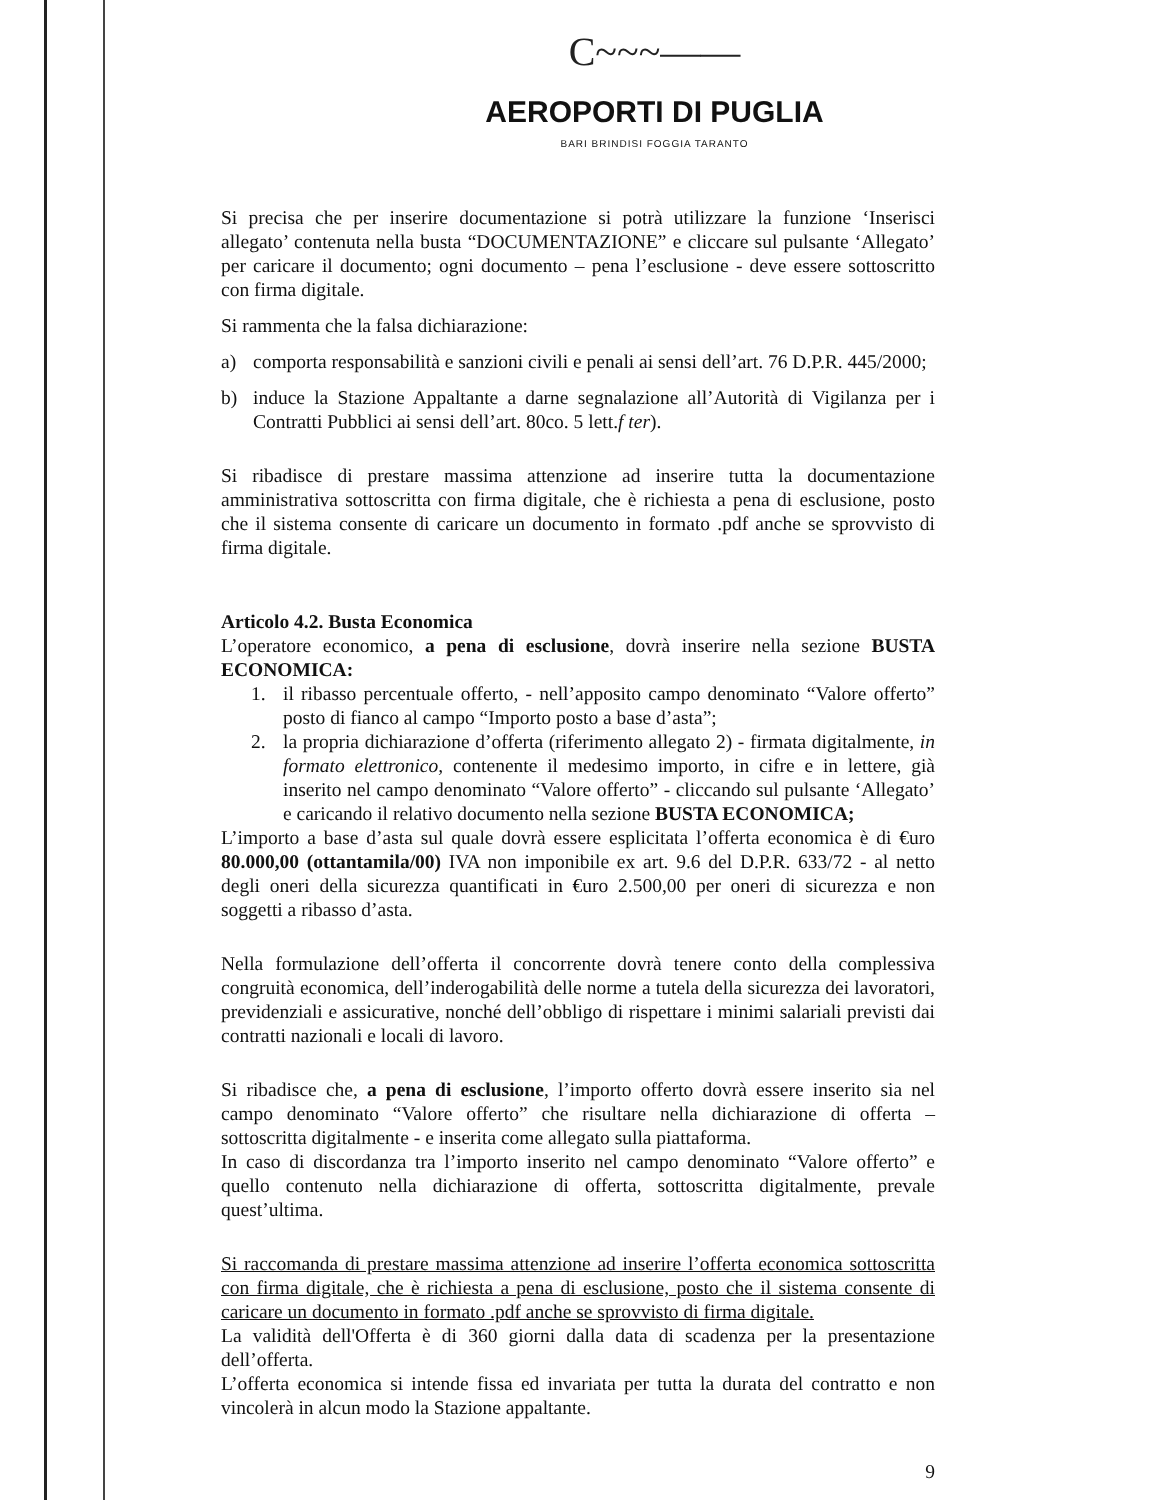C~~~——
AEROPORTI DI PUGLIA
BARI BRINDISI FOGGIA TARANTO
Si precisa che per inserire documentazione si potrà utilizzare la funzione ‘Inserisci allegato’ contenuta nella busta “DOCUMENTAZIONE” e cliccare sul pulsante ‘Allegato’ per caricare il documento; ogni documento – pena l’esclusione - deve essere sottoscritto con firma digitale.
Si rammenta che la falsa dichiarazione:
a) comporta responsabilità e sanzioni civili e penali ai sensi dell’art. 76 D.P.R. 445/2000;
b) induce la Stazione Appaltante a darne segnalazione all’Autorità di Vigilanza per i Contratti Pubblici ai sensi dell’art. 80co. 5 lett.f ter).
Si ribadisce di prestare massima attenzione ad inserire tutta la documentazione amministrativa sottoscritta con firma digitale, che è richiesta a pena di esclusione, posto che il sistema consente di caricare un documento in formato .pdf anche se sprovvisto di firma digitale.
Articolo 4.2. Busta Economica
L’operatore economico, a pena di esclusione, dovrà inserire nella sezione BUSTA ECONOMICA:
1. il ribasso percentuale offerto, - nell’apposito campo denominato “Valore offerto” posto di fianco al campo “Importo posto a base d’asta”;
2. la propria dichiarazione d’offerta (riferimento allegato 2) - firmata digitalmente, in formato elettronico, contenente il medesimo importo, in cifre e in lettere, già inserito nel campo denominato “Valore offerto” - cliccando sul pulsante ‘Allegato’ e caricando il relativo documento nella sezione BUSTA ECONOMICA;
L’importo a base d’asta sul quale dovrà essere esplicitata l’offerta economica è di €uro 80.000,00 (ottantamila/00) IVA non imponibile ex art. 9.6 del D.P.R. 633/72 - al netto degli oneri della sicurezza quantificati in €uro 2.500,00 per oneri di sicurezza e non soggetti a ribasso d’asta.
Nella formulazione dell’offerta il concorrente dovrà tenere conto della complessiva congruità economica, dell’inderogabilità delle norme a tutela della sicurezza dei lavoratori, previdenziali e assicurative, nonché dell’obbligo di rispettare i minimi salariali previsti dai contratti nazionali e locali di lavoro.
Si ribadisce che, a pena di esclusione, l’importo offerto dovrà essere inserito sia nel campo denominato “Valore offerto” che risultare nella dichiarazione di offerta – sottoscritta digitalmente - e inserita come allegato sulla piattaforma.
In caso di discordanza tra l’importo inserito nel campo denominato “Valore offerto” e quello contenuto nella dichiarazione di offerta, sottoscritta digitalmente, prevale quest’ultima.
Si raccomanda di prestare massima attenzione ad inserire l’offerta economica sottoscritta con firma digitale, che è richiesta a pena di esclusione, posto che il sistema consente di caricare un documento in formato .pdf anche se sprovvisto di firma digitale.
La validità dell'Offerta è di 360 giorni dalla data di scadenza per la presentazione dell’offerta.
L’offerta economica si intende fissa ed invariata per tutta la durata del contratto e non vincolerà in alcun modo la Stazione appaltante.
9